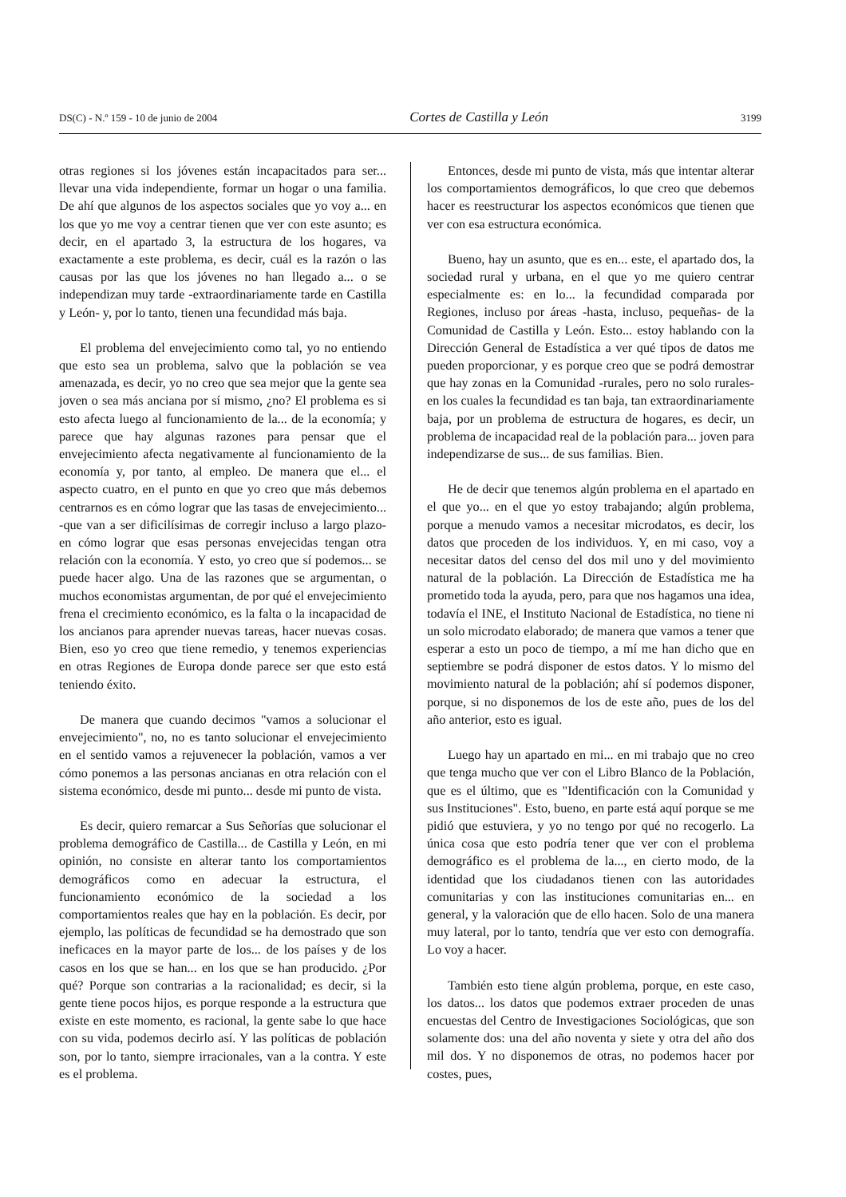DS(C) - N.º 159 - 10 de junio de 2004 Cortes de Castilla y León 3199
otras regiones si los jóvenes están incapacitados para ser... llevar una vida independiente, formar un hogar o una familia. De ahí que algunos de los aspectos sociales que yo voy a... en los que yo me voy a centrar tienen que ver con este asunto; es decir, en el apartado 3, la estructura de los hogares, va exactamente a este problema, es decir, cuál es la razón o las causas por las que los jóvenes no han llegado a... o se independizan muy tarde -extraordinariamente tarde en Castilla y León- y, por lo tanto, tienen una fecundidad más baja.
El problema del envejecimiento como tal, yo no entiendo que esto sea un problema, salvo que la población se vea amenazada, es decir, yo no creo que sea mejor que la gente sea joven o sea más anciana por sí mismo, ¿no? El problema es si esto afecta luego al funcionamiento de la... de la economía; y parece que hay algunas razones para pensar que el envejecimiento afecta negativamente al funcionamiento de la economía y, por tanto, al empleo. De manera que el... el aspecto cuatro, en el punto en que yo creo que más debemos centrarnos es en cómo lograr que las tasas de envejecimiento... -que van a ser dificilísimas de corregir incluso a largo plazo- en cómo lograr que esas personas envejecidas tengan otra relación con la economía. Y esto, yo creo que sí podemos... se puede hacer algo. Una de las razones que se argumentan, o muchos economistas argumentan, de por qué el envejecimiento frena el crecimiento económico, es la falta o la incapacidad de los ancianos para aprender nuevas tareas, hacer nuevas cosas. Bien, eso yo creo que tiene remedio, y tenemos experiencias en otras Regiones de Europa donde parece ser que esto está teniendo éxito.
De manera que cuando decimos "vamos a solucionar el envejecimiento", no, no es tanto solucionar el envejecimiento en el sentido vamos a rejuvenecer la población, vamos a ver cómo ponemos a las personas ancianas en otra relación con el sistema económico, desde mi punto... desde mi punto de vista.
Es decir, quiero remarcar a Sus Señorías que solucionar el problema demográfico de Castilla... de Castilla y León, en mi opinión, no consiste en alterar tanto los comportamientos demográficos como en adecuar la estructura, el funcionamiento económico de la sociedad a los comportamientos reales que hay en la población. Es decir, por ejemplo, las políticas de fecundidad se ha demostrado que son ineficaces en la mayor parte de los... de los países y de los casos en los que se han... en los que se han producido. ¿Por qué? Porque son contrarias a la racionalidad; es decir, si la gente tiene pocos hijos, es porque responde a la estructura que existe en este momento, es racional, la gente sabe lo que hace con su vida, podemos decirlo así. Y las políticas de población son, por lo tanto, siempre irracionales, van a la contra. Y este es el problema.
Entonces, desde mi punto de vista, más que intentar alterar los comportamientos demográficos, lo que creo que debemos hacer es reestructurar los aspectos económicos que tienen que ver con esa estructura económica.
Bueno, hay un asunto, que es en... este, el apartado dos, la sociedad rural y urbana, en el que yo me quiero centrar especialmente es: en lo... la fecundidad comparada por Regiones, incluso por áreas -hasta, incluso, pequeñas- de la Comunidad de Castilla y León. Esto... estoy hablando con la Dirección General de Estadística a ver qué tipos de datos me pueden proporcionar, y es porque creo que se podrá demostrar que hay zonas en la Comunidad -rurales, pero no solo rurales- en los cuales la fecundidad es tan baja, tan extraordinariamente baja, por un problema de estructura de hogares, es decir, un problema de incapacidad real de la población para... joven para independizarse de sus... de sus familias. Bien.
He de decir que tenemos algún problema en el apartado en el que yo... en el que yo estoy trabajando; algún problema, porque a menudo vamos a necesitar microdatos, es decir, los datos que proceden de los individuos. Y, en mi caso, voy a necesitar datos del censo del dos mil uno y del movimiento natural de la población. La Dirección de Estadística me ha prometido toda la ayuda, pero, para que nos hagamos una idea, todavía el INE, el Instituto Nacional de Estadística, no tiene ni un solo microdato elaborado; de manera que vamos a tener que esperar a esto un poco de tiempo, a mí me han dicho que en septiembre se podrá disponer de estos datos. Y lo mismo del movimiento natural de la población; ahí sí podemos disponer, porque, si no disponemos de los de este año, pues de los del año anterior, esto es igual.
Luego hay un apartado en mi... en mi trabajo que no creo que tenga mucho que ver con el Libro Blanco de la Población, que es el último, que es "Identificación con la Comunidad y sus Instituciones". Esto, bueno, en parte está aquí porque se me pidió que estuviera, y yo no tengo por qué no recogerlo. La única cosa que esto podría tener que ver con el problema demográfico es el problema de la..., en cierto modo, de la identidad que los ciudadanos tienen con las autoridades comunitarias y con las instituciones comunitarias en... en general, y la valoración que de ello hacen. Solo de una manera muy lateral, por lo tanto, tendría que ver esto con demografía. Lo voy a hacer.
También esto tiene algún problema, porque, en este caso, los datos... los datos que podemos extraer proceden de unas encuestas del Centro de Investigaciones Sociológicas, que son solamente dos: una del año noventa y siete y otra del año dos mil dos. Y no disponemos de otras, no podemos hacer por costes, pues,